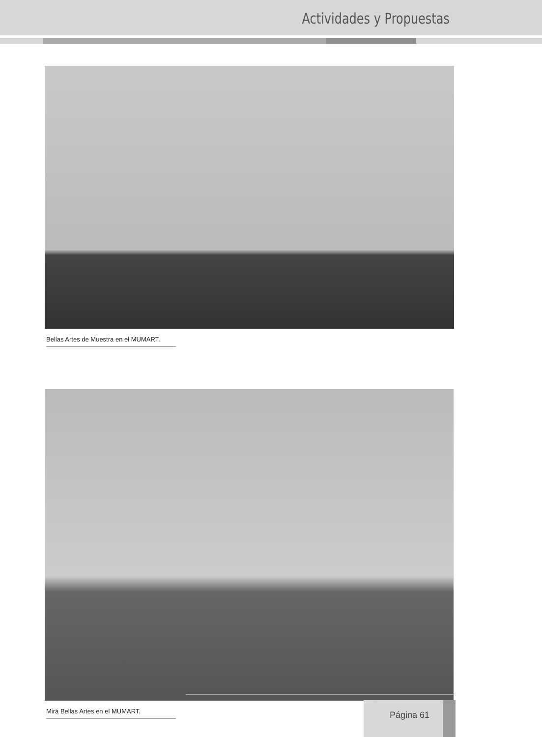Actividades y Propuestas
Bellas Artes de Muestra en el MUMART.
Mirá Bellas Artes en el MUMART.
Página 61